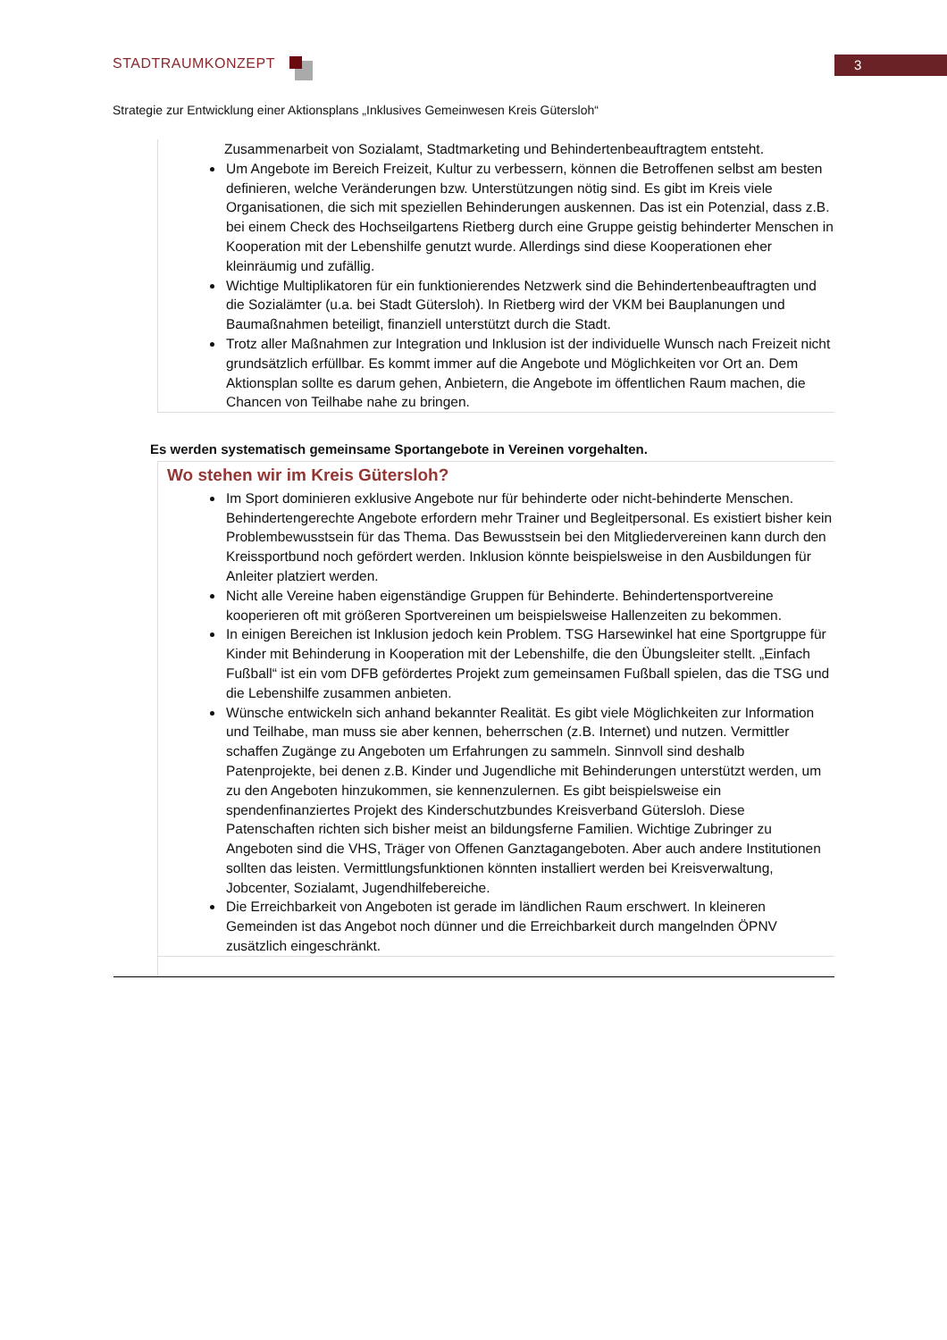3 STADTRAUMKONZEPT
Strategie zur Entwicklung einer Aktionsplans „Inklusives Gemeinwesen Kreis Gütersloh“
Zusammenarbeit von Sozialamt, Stadtmarketing und Behindertenbeauftragtem entsteht.
Um Angebote im Bereich Freizeit, Kultur zu verbessern, können die Betroffenen selbst am besten definieren, welche Veränderungen bzw. Unterstützungen nötig sind. Es gibt im Kreis viele Organisationen, die sich mit speziellen Behinderungen auskennen. Das ist ein Potenzial, dass z.B. bei einem Check des Hochseilgartens Rietberg durch eine Gruppe geistig behinderter Menschen in Kooperation mit der Lebenshilfe genutzt wurde. Allerdings sind diese Kooperationen eher kleinräumig und zufällig.
Wichtige Multiplikatoren für ein funktionierendes Netzwerk sind die Behindertenbeauftragten und die Sozialämter (u.a. bei Stadt Gütersloh). In Rietberg wird der VKM bei Bauplanungen und Baumaßnahmen beteiligt, finanziell unterstützt durch die Stadt.
Trotz aller Maßnahmen zur Integration und Inklusion ist der individuelle Wunsch nach Freizeit nicht grundsätzlich erfüllbar. Es kommt immer auf die Angebote und Möglichkeiten vor Ort an. Dem Aktionsplan sollte es darum gehen, Anbietern, die Angebote im öffentlichen Raum machen, die Chancen von Teilhabe nahe zu bringen.
Es werden systematisch gemeinsame Sportangebote in Vereinen vorgehalten.
Wo stehen wir im Kreis Gütersloh?
Im Sport dominieren exklusive Angebote nur für behinderte oder nicht-behinderte Menschen. Behindertengerechte Angebote erfordern mehr Trainer und Begleitpersonal. Es existiert bisher kein Problembewusstsein für das Thema. Das Bewusstsein bei den Mitgliedervereinen kann durch den Kreissportbund noch gefördert werden. Inklusion könnte beispielsweise in den Ausbildungen für Anleiter platziert werden.
Nicht alle Vereine haben eigenständige Gruppen für Behinderte. Behindertensportvereine kooperieren oft mit größeren Sportvereinen um beispielsweise Hallenzeiten zu bekommen.
In einigen Bereichen ist Inklusion jedoch kein Problem. TSG Harsewinkel hat eine Sportgruppe für Kinder mit Behinderung in Kooperation mit der Lebenshilfe, die den Übungsleiter stellt. „Einfach Fußball“ ist ein vom DFB gefördertes Projekt zum gemeinsamen Fußball spielen, das die TSG und die Lebenshilfe zusammen anbieten.
Wünsche entwickeln sich anhand bekannter Realität. Es gibt viele Möglichkeiten zur Information und Teilhabe, man muss sie aber kennen, beherrschen (z.B. Internet) und nutzen. Vermittler schaffen Zugänge zu Angeboten um Erfahrungen zu sammeln. Sinnvoll sind deshalb Patenprojekte, bei denen z.B. Kinder und Jugendliche mit Behinderungen unterstützt werden, um zu den Angeboten hinzukommen, sie kennenzulernen. Es gibt beispielsweise ein spendenfinanziertes Projekt des Kinderschutzbundes Kreisverband Gütersloh. Diese Patenschaften richten sich bisher meist an bildungsferne Familien. Wichtige Zubringer zu Angeboten sind die VHS, Träger von Offenen Ganztagangeboten. Aber auch andere Institutionen sollten das leisten. Vermittlungsfunktionen könnten installiert werden bei Kreisverwaltung, Jobcenter, Sozialamt, Jugendhilfebereiche.
Die Erreichbarkeit von Angeboten ist gerade im ländlichen Raum erschwert. In kleineren Gemeinden ist das Angebot noch dünner und die Erreichbarkeit durch mangelnden ÖPNV zusätzlich eingeschränkt.